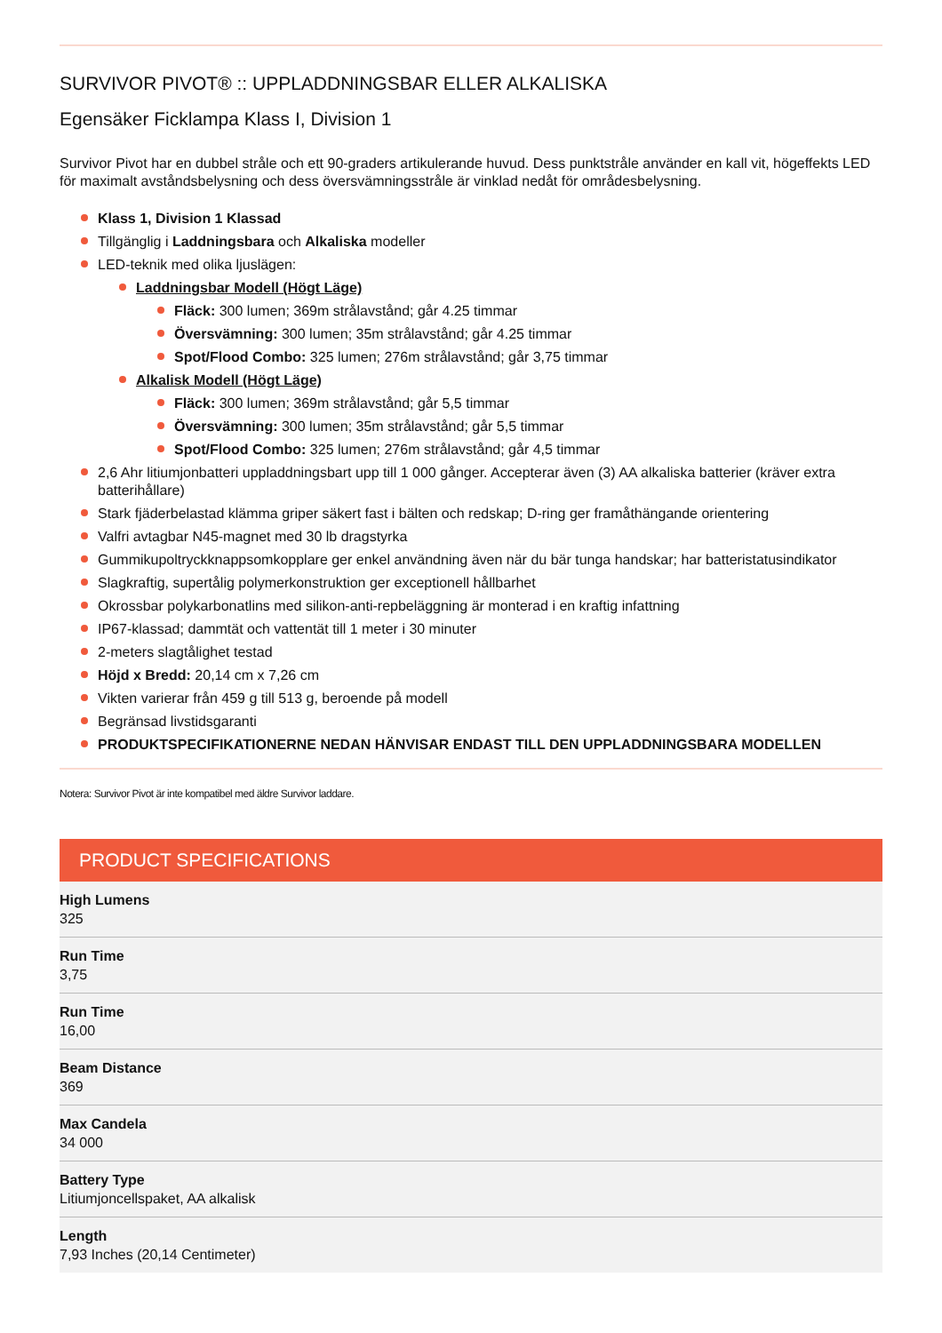SURVIVOR PIVOT® :: UPPLADDNINGSBAR ELLER ALKALISKA
Egensäker Ficklampa Klass I, Division 1
Survivor Pivot har en dubbel stråle och ett 90-graders artikulerande huvud. Dess punktstråle använder en kall vit, högeffekts LED för maximalt avståndsbelysning och dess översvämningsstråle är vinklad nedåt för områdesbelysning.
Klass 1, Division 1 Klassad
Tillgänglig i Laddningsbara och Alkaliska modeller
LED-teknik med olika ljuslägen:
Laddningsbar Modell (Högt Läge)
Fläck: 300 lumen; 369m strålavstånd; går 4.25 timmar
Översvämning: 300 lumen; 35m strålavstånd; går 4.25 timmar
Spot/Flood Combo: 325 lumen; 276m strålavstånd; går 3,75 timmar
Alkalisk Modell (Högt Läge)
Fläck: 300 lumen; 369m strålavstånd; går 5,5 timmar
Översvämning: 300 lumen; 35m strålavstånd; går 5,5 timmar
Spot/Flood Combo: 325 lumen; 276m strålavstånd; går 4,5 timmar
2,6 Ahr litiumjonbatteri uppladdningsbart upp till 1 000 gånger. Accepterar även (3) AA alkaliska batterier (kräver extra batterihållare)
Stark fjäderbelastad klämma griper säkert fast i bälten och redskap; D-ring ger framåthängande orientering
Valfri avtagbar N45-magnet med 30 lb dragstyrka
Gummikupoltryckknappsomkopplare ger enkel användning även när du bär tunga handskar; har batteristatusindikator
Slagkraftig, supertålig polymerkonstruktion ger exceptionell hållbarhet
Okrossbar polykarbonatlins med silikon-anti-repbeläggning är monterad i en kraftig infattning
IP67-klassad; dammtät och vattentät till 1 meter i 30 minuter
2-meters slagtålighet testad
Höjd x Bredd: 20,14 cm x 7,26 cm
Vikten varierar från 459 g till 513 g, beroende på modell
Begränsad livstidsgaranti
PRODUKTSPECIFIKATIONERNE NEDAN HÄNVISAR ENDAST TILL DEN UPPLADDNINGSBARA MODELLEN
Notera: Survivor Pivot är inte kompatibel med äldre Survivor laddare.
PRODUCT SPECIFICATIONS
| High Lumens 325 |
| Run Time 3,75 |
| Run Time 16,00 |
| Beam Distance 369 |
| Max Candela 34 000 |
| Battery Type Litiumjoncellspaket, AA alkalisk |
| Length 7,93 Inches (20,14 Centimeter) |